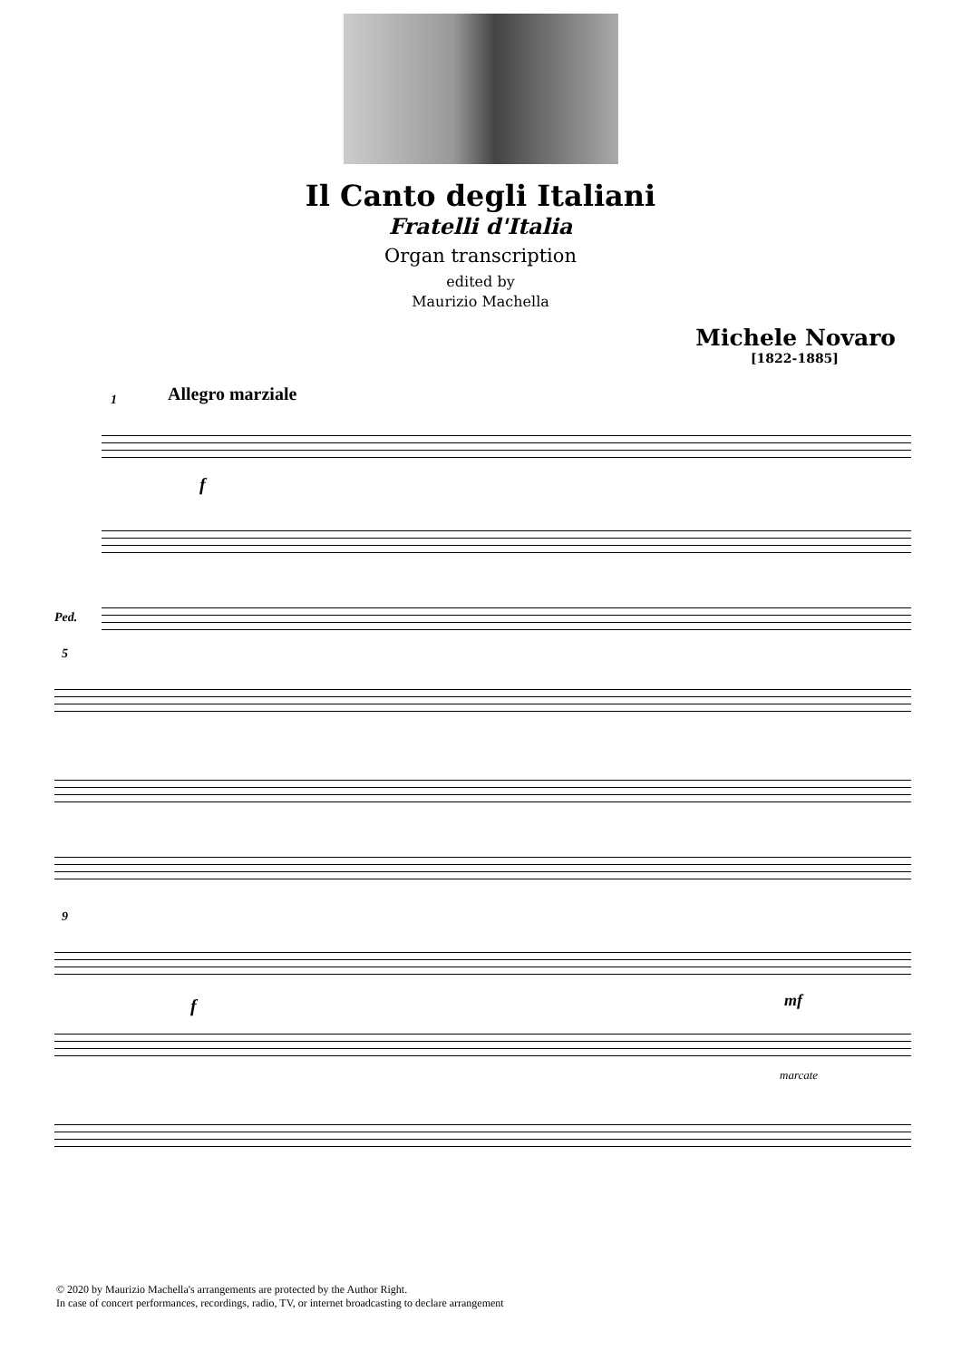Il Canto degli Italiani
Fratelli d'Italia
Organ transcription
edited by
Maurizio Machella
Michele Novaro
[1822-1885]
1 Allegro marziale
f
Ped.
5
9
f mf
marcate
© 2020 by Maurizio Machella's arrangements are protected by the Author Right.
In case of concert performances, recordings, radio, TV, or internet broadcasting to declare arrangement